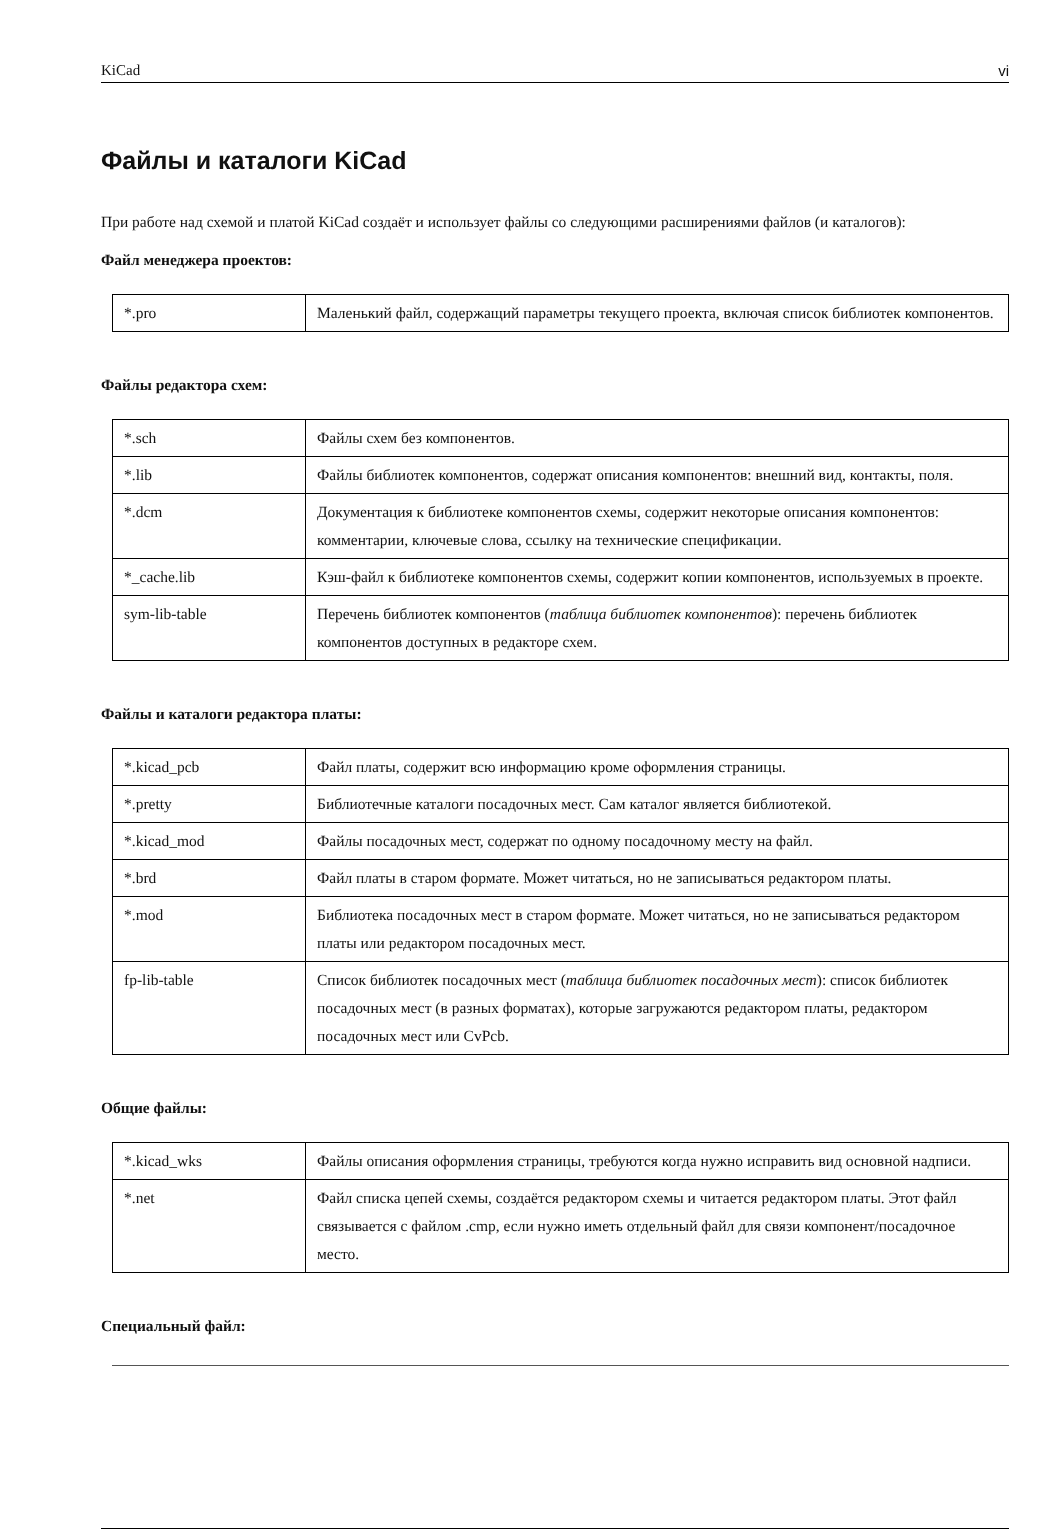KiCad vi
Файлы и каталоги KiCad
При работе над схемой и платой KiCad создаёт и использует файлы со следующими расширениями файлов (и каталогов):
Файл менеджера проектов:
| *.pro | Маленький файл, содержащий параметры текущего проекта, включая список библиотек компонентов. |
Файлы редактора схем:
| *.sch | Файлы схем без компонентов. |
| *.lib | Файлы библиотек компонентов, содержат описания компонентов: внешний вид, контакты, поля. |
| *.dcm | Документация к библиотеке компонентов схемы, содержит некоторые описания компонентов: комментарии, ключевые слова, ссылку на технические спецификации. |
| *_cache.lib | Кэш-файл к библиотеке компонентов схемы, содержит копии компонентов, используемых в проекте. |
| sym-lib-table | Перечень библиотек компонентов ( таблица библиотек компонентов ): перечень библиотек компонентов доступных в редакторе схем. |
Файлы и каталоги редактора платы:
| *.kicad_pcb | Файл платы, содержит всю информацию кроме оформления страницы. |
| *.pretty | Библиотечные каталоги посадочных мест. Сам каталог является библиотекой. |
| *.kicad_mod | Файлы посадочных мест, содержат по одному посадочному месту на файл. |
| *.brd | Файл платы в старом формате. Может читаться, но не записываться редактором платы. |
| *.mod | Библиотека посадочных мест в старом формате. Может читаться, но не записываться редактором платы или редактором посадочных мест. |
| fp-lib-table | Список библиотек посадочных мест ( таблица библиотек посадочных мест ): список библиотек посадочных мест (в разных форматах), которые загружаются редактором платы, редактором посадочных мест или CvPcb. |
Общие файлы:
| *.kicad_wks | Файлы описания оформления страницы, требуются когда нужно исправить вид основной надписи. |
| *.net | Файл списка цепей схемы, создаётся редактором схемы и читается редактором платы. Этот файл связывается с файлом .cmp, если нужно иметь отдельный файл для связи компонент/посадочное место. |
Специальный файл: